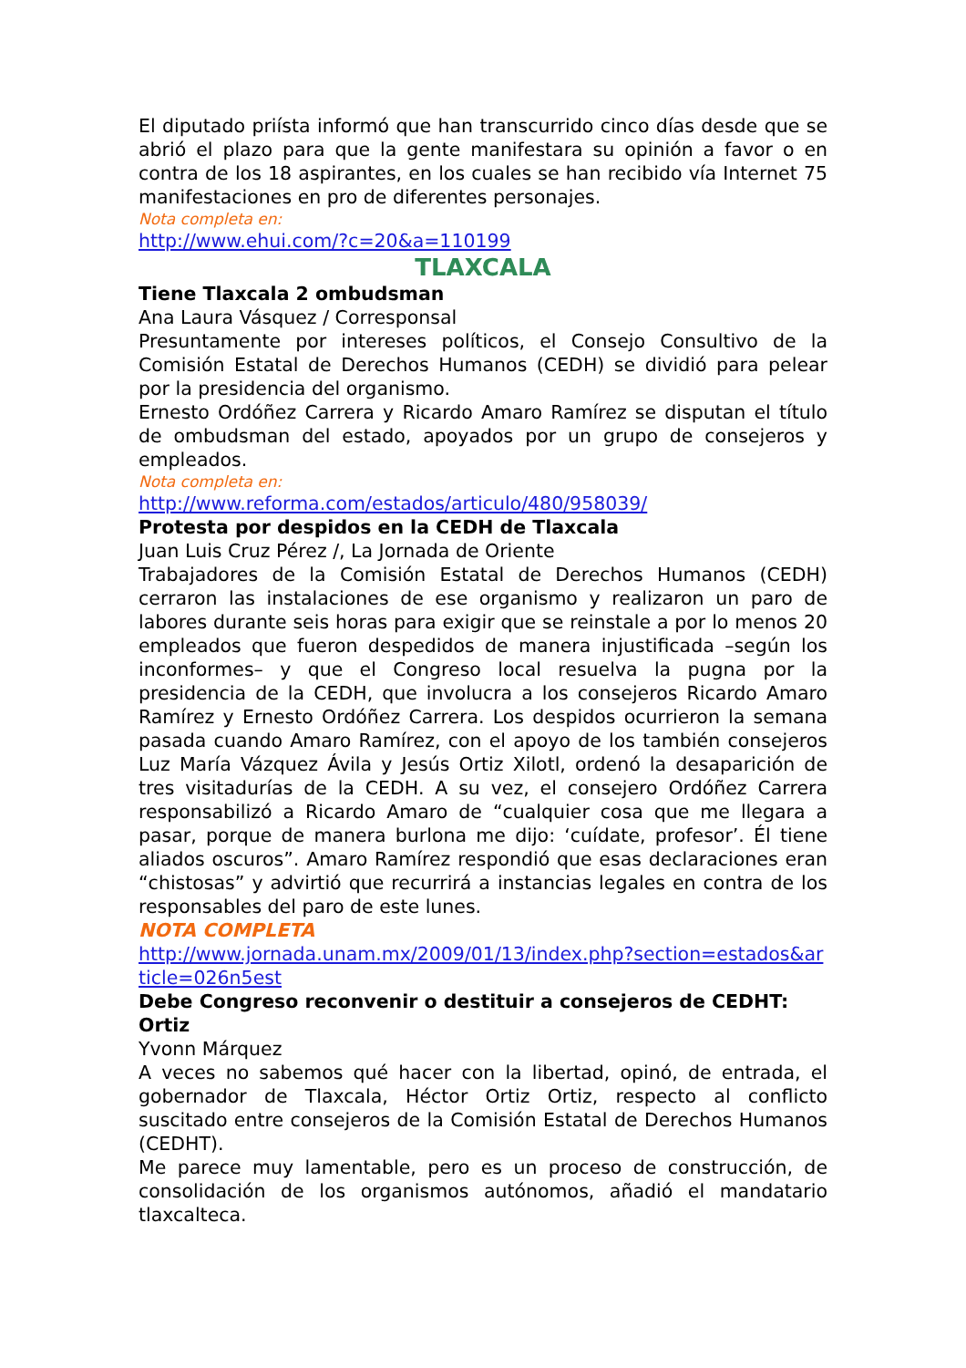El diputado priísta informó que han transcurrido cinco días desde que se abrió el plazo para que la gente manifestara su opinión a favor o en contra de los 18 aspirantes, en los cuales se han recibido vía Internet 75 manifestaciones en pro de diferentes personajes.
Nota completa en:
http://www.ehui.com/?c=20&a=110199
TLAXCALA
Tiene Tlaxcala 2 ombudsman
Ana Laura Vásquez / Corresponsal
Presuntamente por intereses políticos, el Consejo Consultivo de la Comisión Estatal de Derechos Humanos (CEDH) se dividió para pelear por la presidencia del organismo.
Ernesto Ordóñez Carrera y Ricardo Amaro Ramírez se disputan el título de ombudsman del estado, apoyados por un grupo de consejeros y empleados.
Nota completa en:
http://www.reforma.com/estados/articulo/480/958039/
Protesta por despidos en la CEDH de Tlaxcala
Juan Luis Cruz Pérez /, La Jornada de Oriente
Trabajadores de la Comisión Estatal de Derechos Humanos (CEDH) cerraron las instalaciones de ese organismo y realizaron un paro de labores durante seis horas para exigir que se reinstale a por lo menos 20 empleados que fueron despedidos de manera injustificada –según los inconformes– y que el Congreso local resuelva la pugna por la presidencia de la CEDH, que involucra a los consejeros Ricardo Amaro Ramírez y Ernesto Ordóñez Carrera. Los despidos ocurrieron la semana pasada cuando Amaro Ramírez, con el apoyo de los también consejeros Luz María Vázquez Ávila y Jesús Ortiz Xilotl, ordenó la desaparición de tres visitadurías de la CEDH. A su vez, el consejero Ordóñez Carrera responsabilizó a Ricardo Amaro de “cualquier cosa que me llegara a pasar, porque de manera burlona me dijo: ‘cuídate, profesor’. Él tiene aliados oscuros”. Amaro Ramírez respondió que esas declaraciones eran “chistosas” y advirtió que recurrirá a instancias legales en contra de los responsables del paro de este lunes.
NOTA COMPLETA
http://www.jornada.unam.mx/2009/01/13/index.php?section=estados&article=026n5est
Debe Congreso reconvenir o destituir a consejeros de CEDHT: Ortiz
Yvonn Márquez
A veces no sabemos qué hacer con la libertad, opinó, de entrada, el gobernador de Tlaxcala, Héctor Ortiz Ortiz, respecto al conflicto suscitado entre consejeros de la Comisión Estatal de Derechos Humanos (CEDHT).
Me parece muy lamentable, pero es un proceso de construcción, de consolidación de los organismos autónomos, añadió el mandatario tlaxcalteca.